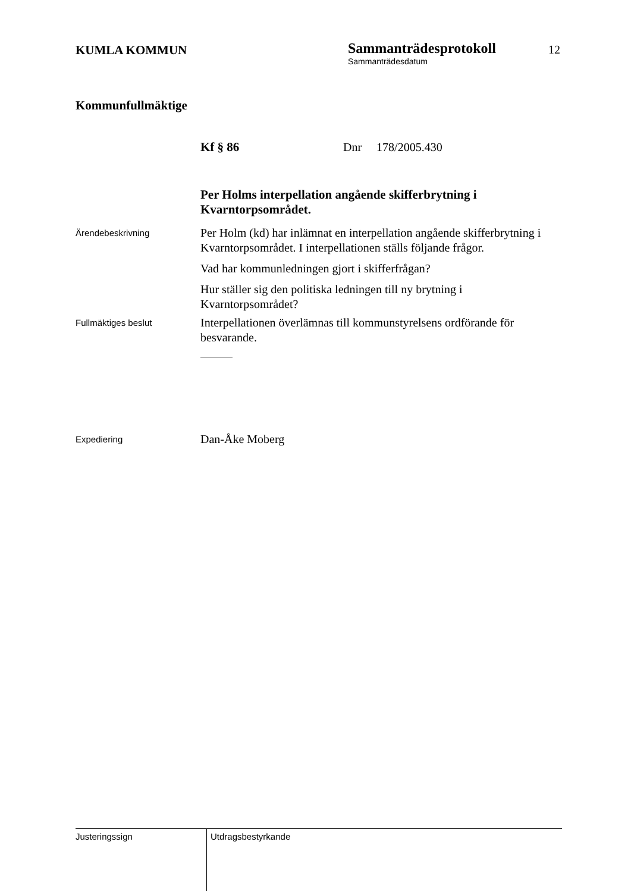KUMLA KOMMUN
Sammanträdesprotokoll
Sammanträdesdatum
12
Kommunfullmäktige
Kf § 86 Dnr 178/2005.430
Per Holms interpellation angående skifferbrytning i Kvarntorpsområdet.
Ärendebeskrivning
Per Holm (kd) har inlämnat en interpellation angående skifferbrytning i Kvarntorpsområdet. I interpellationen ställs följande frågor.
Vad har kommunledningen gjort i skifferfrågan?
Hur ställer sig den politiska ledningen till ny brytning i Kvarntorpsområdet?
Fullmäktiges beslut
Interpellationen överlämnas till kommunstyrelsens ordförande för besvarande.
Expediering
Dan-Åke Moberg
Justeringssign
Utdragsbestyrkande